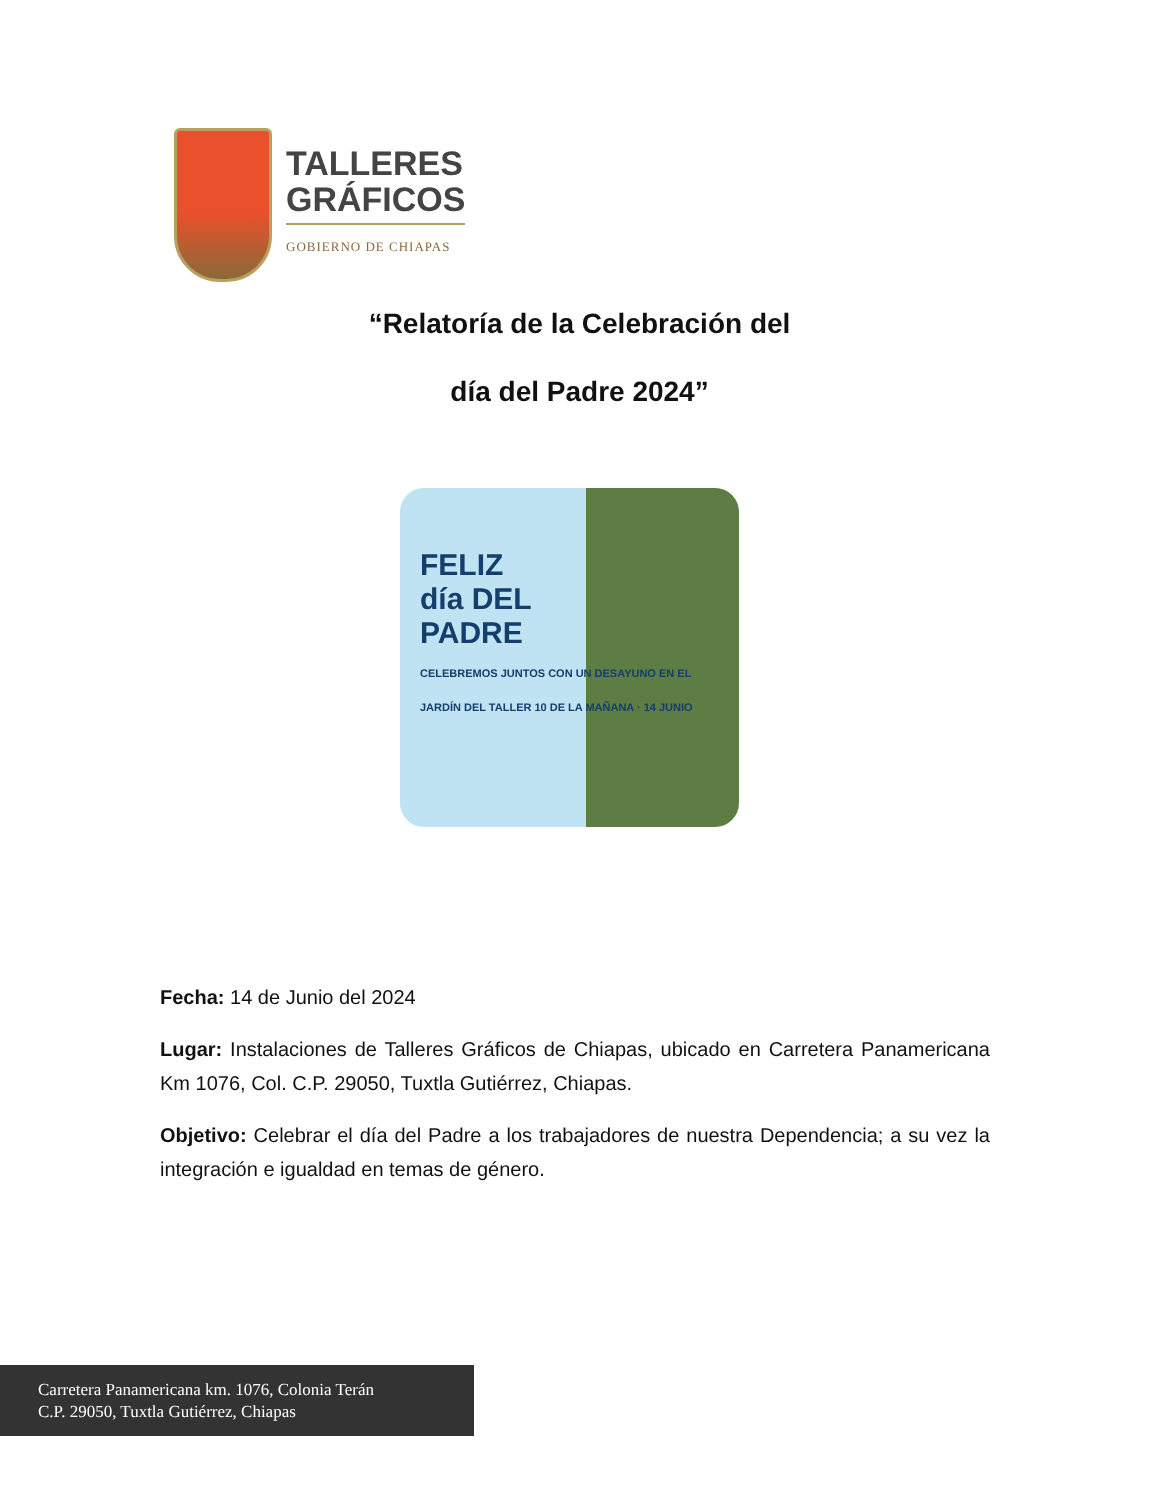TALLERES
GRÁFICOS
GOBIERNO DE CHIAPAS
“Relatoría de la Celebración del
día del Padre 2024”
FELIZ
día DEL
PADRE
CELEBREMOS JUNTOS CON UN DESAYUNO EN EL JARDÍN DEL TALLER 10 DE LA MAÑANA · 14 JUNIO
Fecha: 14 de Junio del 2024
Lugar: Instalaciones de Talleres Gráficos de Chiapas, ubicado en Carretera Panamericana Km 1076, Col. C.P. 29050, Tuxtla Gutiérrez, Chiapas.
Objetivo: Celebrar el día del Padre a los trabajadores de nuestra Dependencia; a su vez la integración e igualdad en temas de género.
Carretera Panamericana km. 1076, Colonia Terán
C.P. 29050, Tuxtla Gutiérrez, Chiapas